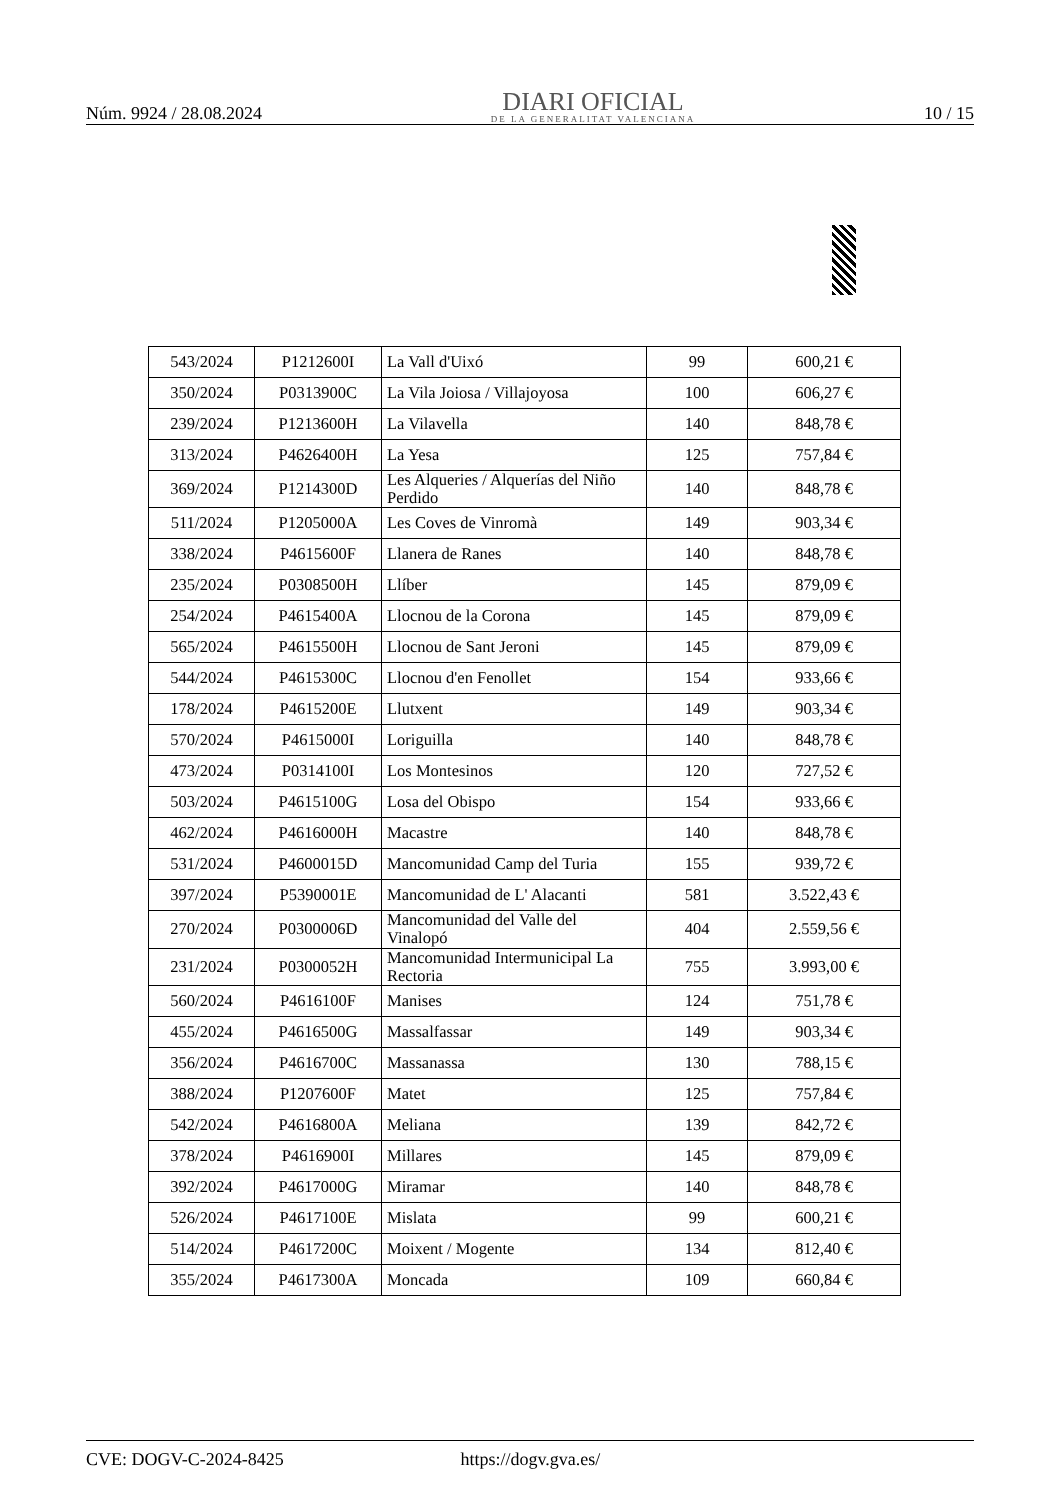Núm. 9924 / 28.08.2024
DIARI OFICIAL
DE LA GENERALITAT VALENCIANA
10 / 15
| 543/2024 | P1212600I | La Vall d'Uixó | 99 | 600,21 € |
| 350/2024 | P0313900C | La Vila Joiosa / Villajoyosa | 100 | 606,27 € |
| 239/2024 | P1213600H | La Vilavella | 140 | 848,78 € |
| 313/2024 | P4626400H | La Yesa | 125 | 757,84 € |
| 369/2024 | P1214300D | Les Alqueries / Alquerías del Niño Perdido | 140 | 848,78 € |
| 511/2024 | P1205000A | Les Coves de Vinromà | 149 | 903,34 € |
| 338/2024 | P4615600F | Llanera de Ranes | 140 | 848,78 € |
| 235/2024 | P0308500H | Llíber | 145 | 879,09 € |
| 254/2024 | P4615400A | Llocnou de la Corona | 145 | 879,09 € |
| 565/2024 | P4615500H | Llocnou de Sant Jeroni | 145 | 879,09 € |
| 544/2024 | P4615300C | Llocnou d'en Fenollet | 154 | 933,66 € |
| 178/2024 | P4615200E | Llutxent | 149 | 903,34 € |
| 570/2024 | P4615000I | Loriguilla | 140 | 848,78 € |
| 473/2024 | P0314100I | Los Montesinos | 120 | 727,52 € |
| 503/2024 | P4615100G | Losa del Obispo | 154 | 933,66 € |
| 462/2024 | P4616000H | Macastre | 140 | 848,78 € |
| 531/2024 | P4600015D | Mancomunidad Camp del Turia | 155 | 939,72 € |
| 397/2024 | P5390001E | Mancomunidad de L' Alacanti | 581 | 3.522,43 € |
| 270/2024 | P0300006D | Mancomunidad del Valle del Vinalopó | 404 | 2.559,56 € |
| 231/2024 | P0300052H | Mancomunidad Intermunicipal La Rectoria | 755 | 3.993,00 € |
| 560/2024 | P4616100F | Manises | 124 | 751,78 € |
| 455/2024 | P4616500G | Massalfassar | 149 | 903,34 € |
| 356/2024 | P4616700C | Massanassa | 130 | 788,15 € |
| 388/2024 | P1207600F | Matet | 125 | 757,84 € |
| 542/2024 | P4616800A | Meliana | 139 | 842,72 € |
| 378/2024 | P4616900I | Millares | 145 | 879,09 € |
| 392/2024 | P4617000G | Miramar | 140 | 848,78 € |
| 526/2024 | P4617100E | Mislata | 99 | 600,21 € |
| 514/2024 | P4617200C | Moixent / Mogente | 134 | 812,40 € |
| 355/2024 | P4617300A | Moncada | 109 | 660,84 € |
CVE: DOGV-C-2024-8425 https://dogv.gva.es/